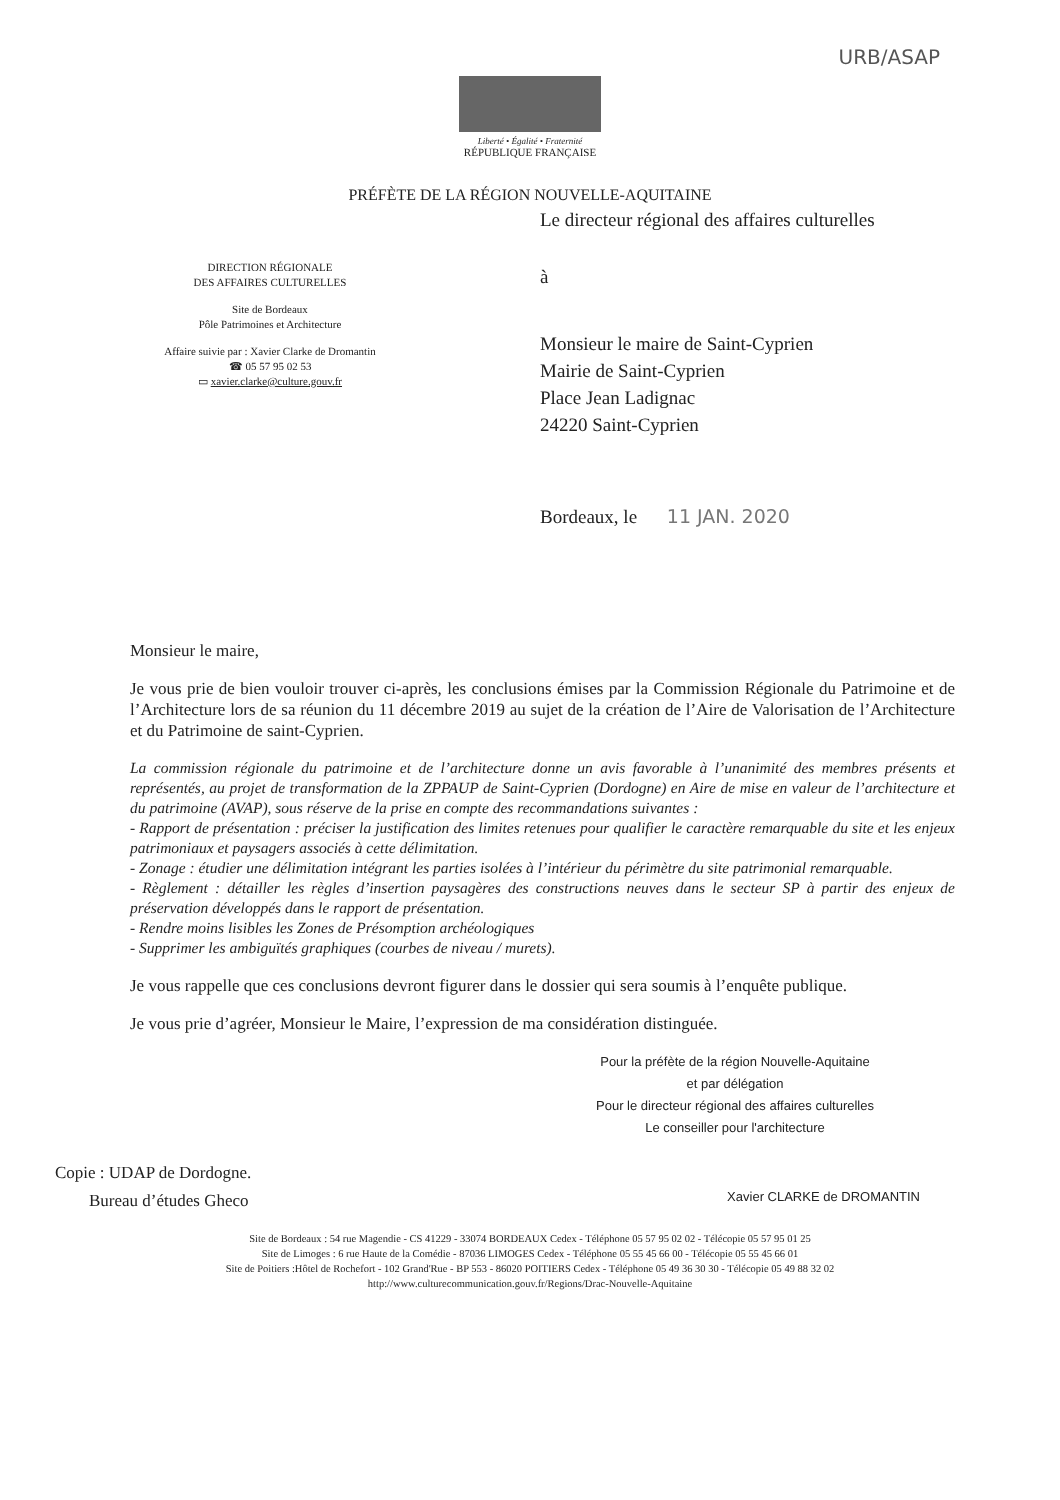URB/ASAP
Liberté • Égalité • Fraternité
RÉPUBLIQUE FRANÇAISE
PRÉFÈTE DE LA RÉGION NOUVELLE-AQUITAINE
DIRECTION RÉGIONALE
DES AFFAIRES CULTURELLES
Site de Bordeaux
Pôle Patrimoines et Architecture
Affaire suivie par : Xavier Clarke de Dromantin
☎ 05 57 95 02 53
▭ xavier.clarke@culture.gouv.fr
Le directeur régional des affaires culturelles
à
Monsieur le maire de Saint-Cyprien
Mairie de Saint-Cyprien
Place Jean Ladignac
24220 Saint-Cyprien
Bordeaux, le 11 JAN. 2020
Monsieur le maire,
Je vous prie de bien vouloir trouver ci-après, les conclusions émises par la Commission Régionale du Patrimoine et de l’Architecture lors de sa réunion du 11 décembre 2019 au sujet de la création de l’Aire de Valorisation de l’Architecture et du Patrimoine de saint-Cyprien.
La commission régionale du patrimoine et de l’architecture donne un avis favorable à l’unanimité des membres présents et représentés, au projet de transformation de la ZPPAUP de Saint-Cyprien (Dordogne) en Aire de mise en valeur de l’architecture et du patrimoine (AVAP), sous réserve de la prise en compte des recommandations suivantes :
- Rapport de présentation : préciser la justification des limites retenues pour qualifier le caractère remarquable du site et les enjeux patrimoniaux et paysagers associés à cette délimitation.
- Zonage : étudier une délimitation intégrant les parties isolées à l’intérieur du périmètre du site patrimonial remarquable.
- Règlement : détailler les règles d’insertion paysagères des constructions neuves dans le secteur SP à partir des enjeux de préservation développés dans le rapport de présentation.
- Rendre moins lisibles les Zones de Présomption archéologiques
- Supprimer les ambiguïtés graphiques (courbes de niveau / murets).
Je vous rappelle que ces conclusions devront figurer dans le dossier qui sera soumis à l’enquête publique.
Je vous prie d’agréer, Monsieur le Maire, l’expression de ma considération distinguée.
Pour la préfète de la région Nouvelle-Aquitaine
et par délégation
Pour le directeur régional des affaires culturelles
Le conseiller pour l'architecture
Copie : UDAP de Dordogne.
Bureau d’études Gheco
Xavier CLARKE de DROMANTIN
Site de Bordeaux : 54 rue Magendie - CS 41229 - 33074 BORDEAUX Cedex - Téléphone 05 57 95 02 02 - Télécopie 05 57 95 01 25
Site de Limoges : 6 rue Haute de la Comédie - 87036 LIMOGES Cedex - Téléphone 05 55 45 66 00 - Télécopie 05 55 45 66 01
Site de Poitiers :Hôtel de Rochefort - 102 Grand'Rue - BP 553 - 86020 POITIERS Cedex - Téléphone 05 49 36 30 30 - Télécopie 05 49 88 32 02
http://www.culturecommunication.gouv.fr/Regions/Drac-Nouvelle-Aquitaine